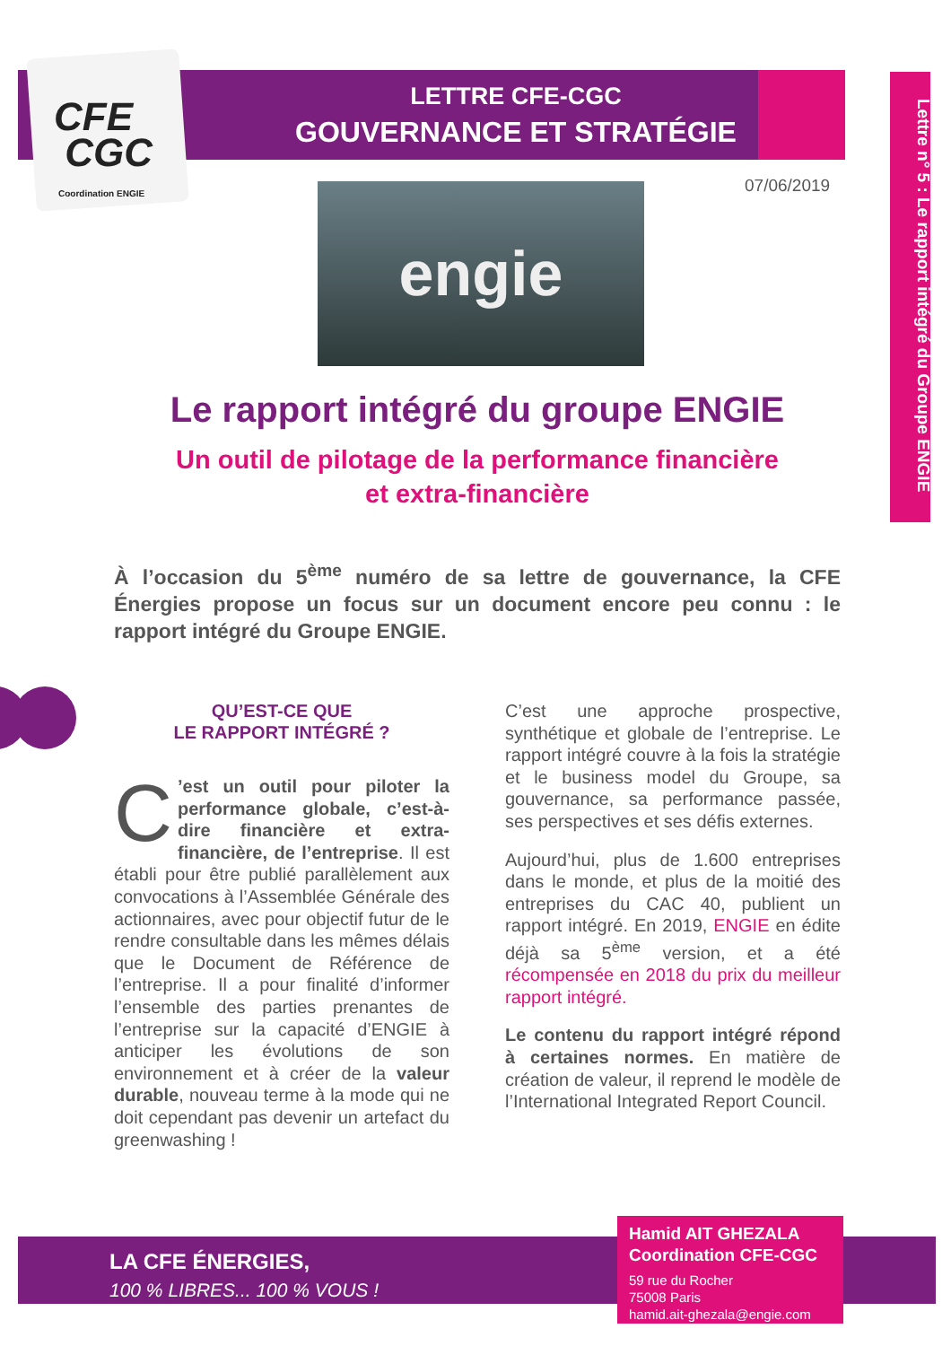CFE
CGC
Coordination ENGIE
LETTRE CFE-CGC
GOUVERNANCE ET STRATÉGIE
Lettre n° 5 : Le rapport intégré du Groupe ENGIE
07/06/2019
engie
Le rapport intégré du groupe ENGIE
Un outil de pilotage de la performance financière
et extra-financière
À l’occasion du 5<sup>ème</sup> numéro de sa lettre de gouvernance, la CFE Énergies propose un focus sur un document encore peu connu : le rapport intégré du Groupe ENGIE.
QU’EST-CE QUE
LE RAPPORT INTÉGRÉ ?
C’est un outil pour piloter la performance globale, c’est-à-dire financière et extra-financière, de l’entreprise. Il est établi pour être publié parallèlement aux convocations à l’Assemblée Générale des actionnaires, avec pour objectif futur de le rendre consultable dans les mêmes délais que le Document de Référence de l’entreprise. Il a pour finalité d’informer l’ensemble des parties prenantes de l’entreprise sur la capacité d’ENGIE à anticiper les évolutions de son environnement et à créer de la valeur durable, nouveau terme à la mode qui ne doit cependant pas devenir un artefact du greenwashing !
C’est une approche prospective, synthétique et globale de l’entreprise. Le rapport intégré couvre à la fois la stratégie et le business model du Groupe, sa gouvernance, sa performance passée, ses perspectives et ses défis externes.
Aujourd’hui, plus de 1.600 entreprises dans le monde, et plus de la moitié des entreprises du CAC 40, publient un rapport intégré. En 2019, ENGIE en édite déjà sa 5<sup>ème</sup> version, et a été récompensée en 2018 du prix du meilleur rapport intégré.
Le contenu du rapport intégré répond à certaines normes. En matière de création de valeur, il reprend le modèle de l’International Integrated Report Council.
LA CFE ÉNERGIES,
100 % LIBRES... 100 % VOUS !
Hamid AIT GHEZALA
Coordination CFE-CGC
59 rue du Rocher
75008 Paris
hamid.ait-ghezala@engie.com